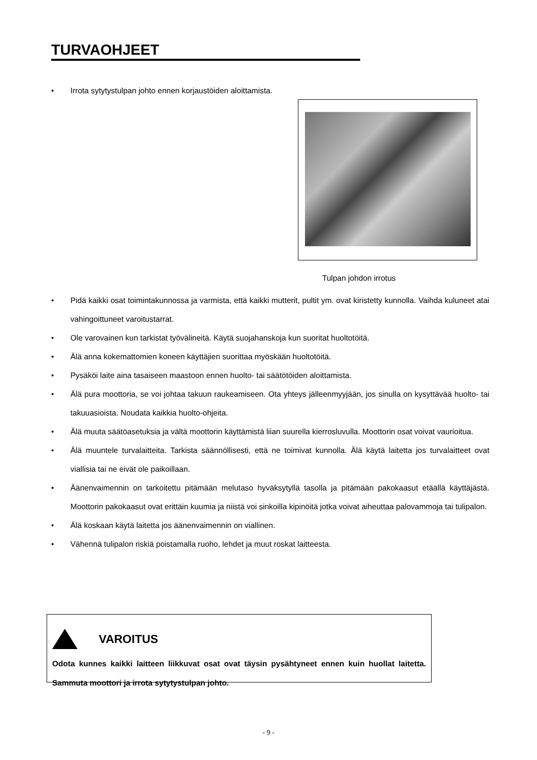TURVAOHJEET
• Irrota sytytystulpan johto ennen korjaustöiden aloittamista.
Tulpan johdon irrotus
• Pidä kaikki osat toimintakunnossa ja varmista, että kaikki mutterit, pultit ym. ovat kiristetty kunnolla. Vaihda kuluneet atai vahingoittuneet varoitustarrat.
• Ole varovainen kun tarkistat työvälineitä. Käytä suojahanskoja kun suoritat huoltotöitä.
• Älä anna kokemattomien koneen käyttäjien suorittaa myöskään huoltotöitä.
• Pysäköi laite aina tasaiseen maastoon ennen huolto- tai säätötöiden aloittamista.
• Älä pura moottoria, se voi johtaa takuun raukeamiseen. Ota yhteys jälleenmyyjään, jos sinulla on kysyttävää huolto- tai takuuasioista. Noudata kaikkia huolto-ohjeita.
• Älä muuta säätöasetuksia ja vältä moottorin käyttämistä liian suurella kierrosluvulla. Moottorin osat voivat vaurioitua.
• Älä muuntele turvalaitteita. Tarkista säännöllisesti, että ne toimivat kunnolla. Älä käytä laitetta jos turvalaitteet ovat viallisia tai ne eivät ole paikoillaan.
• Äänenvaimennin on tarkoitettu pitämään melutaso hyväksytyllä tasolla ja pitämään pakokaasut etäällä käyttäjästä. Moottorin pakokaasut ovat erittäin kuumia ja niistä voi sinkoilla kipinöitä jotka voivat aiheuttaa palovammoja tai tulipalon.
• Älä koskaan käytä laitetta jos äänenvaimennin on viallinen.
• Vähennä tulipalon riskiä poistamalla ruoho, lehdet ja muut roskat laitteesta.
VAROITUS
Odota kunnes kaikki laitteen liikkuvat osat ovat täysin pysähtyneet ennen kuin huollat laitetta. Sammuta moottori ja irrota sytytystulpan johto.
- 9 -